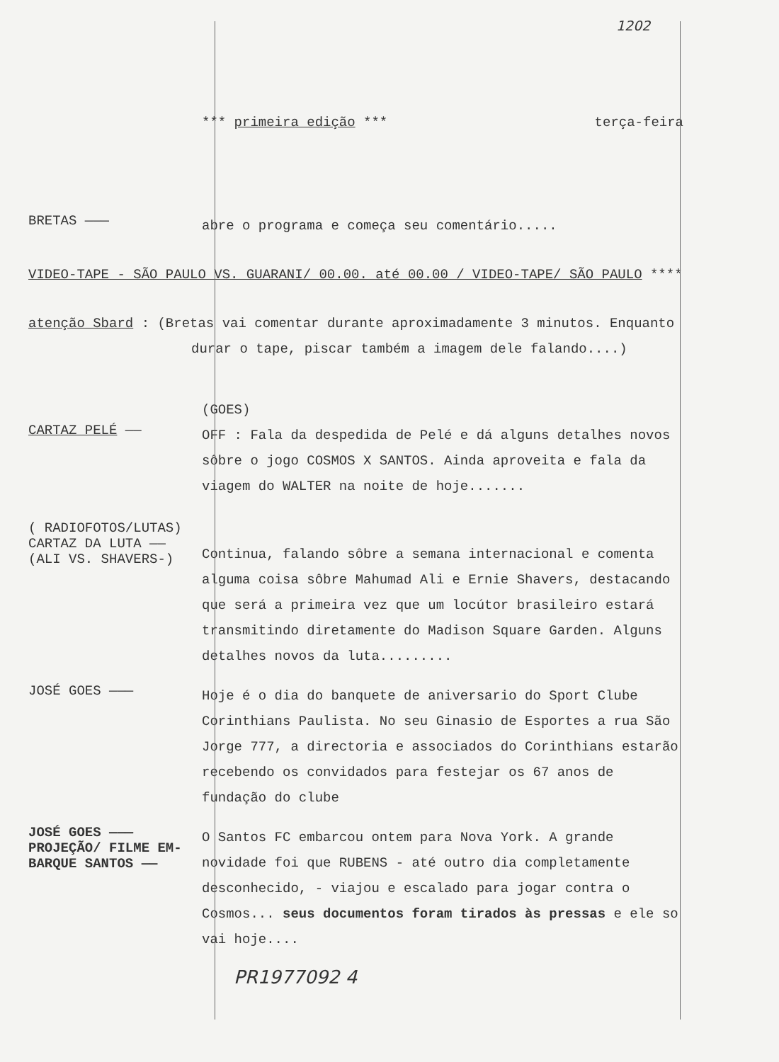1202
*** primeira edição *** terça-feira
BRETAS ———
abre o programa e começa seu comentário.....
VIDEO-TAPE - SÃO PAULO VS. GUARANI/ 00.00. até 00.00 / VIDEO-TAPE/ SÃO PAULO ****
atenção Sbard : (Bretas vai comentar durante aproximadamente 3 minutos. Enquanto
durar o tape, piscar também a imagem dele falando....)
(GOES)
CARTAZ PELÉ ——
OFF : Fala da despedida de Pelé e dá alguns detalhes novos sôbre o jogo COSMOS X SANTOS. Ainda aproveita e fala da viagem do WALTER na noite de hoje.......
( RADIOFOTOS/LUTAS)
CARTAZ DA LUTA ——
(ALI VS. SHAVERS-)
Continua, falando sôbre a semana internacional e comenta alguma coisa sôbre Mahumad Ali e Ernie Shavers, destacando que será a primeira vez que um locútor brasileiro estará transmitindo diretamente do Madison Square Garden. Alguns detalhes novos da luta.........
JOSÉ GOES ———
Hoje é o dia do banquete de aniversario do Sport Clube Corinthians Paulista. No seu Ginasio de Esportes a rua São Jorge 777, a directoria e associados do Corinthians estarão recebendo os convidados para festejar os 67 anos de fundação do clube
JOSÉ GOES ———
PROJEÇÃO/ FILME EM-
BARQUE SANTOS ——
O Santos FC embarcou ontem para Nova York. A grande novidade foi que RUBENS - até outro dia completamente desconhecido, - viajou e escalado para jogar contra o Cosmos... seus documentos foram tirados às pressas e ele so vai hoje....
PR1977092 4